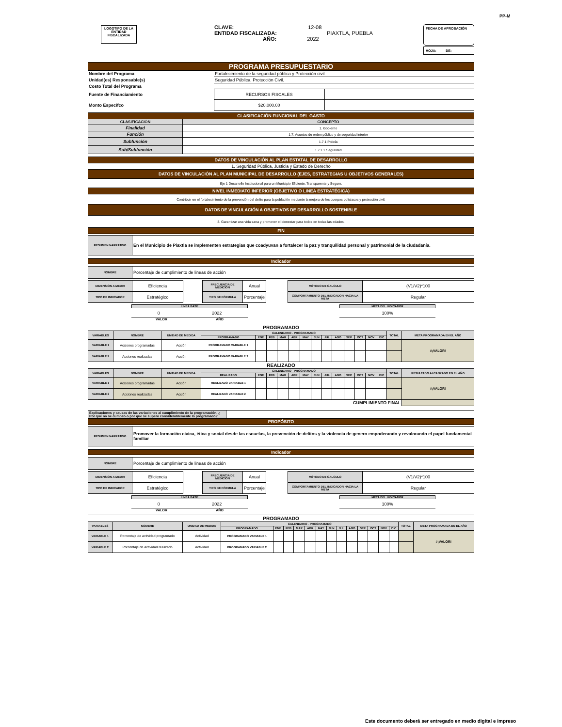PP-M
LOGOTIPO DE LA ENTIDAD FISCALIZADA
CLAVE: 12-08
ENTIDAD FISCALIZADA: PIAXTLA, PUEBLA
AÑO: 2022
FECHA DE APROBACIÓN
HOJA: DE:
PROGRAMA PRESUPUESTARIO
| Nombre del Programa | Fortalecimiento de la seguridad pública y Protección civil | |
| Unidad(es) Responsable(s) | Seguridad Pública, Protección Civil. | |
| Costo Total del Programa | | |
| Fuente de Financiamiento | RECURSOS FISCALES | |
| Monto Específco | $20,000.00 | |
| CLASIFICACIÓN FUNCIONAL DEL GASTO | |
| CLASIFICACIÓN | CONCEPTO |
| Finalidad | 1. Gobierno |
| Función | 1.7. Asuntos de orden público y de seguridad interior |
| Subfunción | 1.7.1 Policía |
| Sub/Subfunción | 1.7.1.1 Seguridad |
| DATOS DE VINCULACIÓN AL PLAN ESTATAL DE DESARROLLO |
| 1. Seguridad Pública, Justicia y Estado de Derecho |
| DATOS DE VINCULACIÓN AL PLAN MUNICIPAL DE DESARROLLO (EJES, ESTRATEGIAS U OBJETIVOS GENERALES) |
| Eje 1 Desarrollo Institucional para un Municipio Eficiente, Transparente y Seguro. |
| NIVEL INMEDIATO INFERIOR (OBJETIVO O LíNEA ESTRATÉGICA) |
| Contribuir en el fortalecimiento de la prevención del delito para la población mediante la mejora de los cuerpos policiacos y protección civil. |
| DATOS DE VINCULACIÓN A OBJETIVOS DE DESARROLLO SOSTENIBLE |
| 3. Garantizar una vida sana y promover el bienestar para todos en todas las edades. |
| FIN |
| RESUMEN NARRATIVO | En el Municipio de Piaxtla se implementen estrategias que coadyuvan a fortalecer la paz y tranquilidad personal y patrimonial de la ciudadanía. |
Indicador
| NOMBRE | Porcentaje de cumplimiento de lineas de acción |
| DIMENSIÓN A MEDIR | Eficiencia | | FRECUENCIA DE MEDICIÓN | Anual | | MÉTODO DE CALCULO | (V1/V2)*100 |
| TIPO DE INDICADOR | Estratégico | | TIPO DE FÓRMULA | Porcentaje | | COMPORTAMIENTO DEL INDICADOR HACIA LA META | Regular |
LINEA BASE
0 2022
VALOR AÑO
META DEL INDICADOR
100%
| PROGRAMADO | | | | | | | | | | | | | | | | | |
| VARIABLES | NOMBRE | UNIDAD DE MEDIDA | CALENDARIO - PROGRAMADO | | | | | | | | | | | | | TOTAL | META PROGRAMADA EN EL AÑO |
| | | | PROGRAMADO | ENE | FEB | MAR | ABR | MAY | JUN | JUL | AGO | SEP | OCT | NOV | DIC | | |
| VARIABLE 1 | Acciones programadas | Acción | PROGRAMADO VARIABLE 1 | | | | | | | | | | | | | | #¡VALOR! |
| VARIABLE 2 | Acciones realizadas | Acción | PROGRAMADO VARIABLE 2 | | | | | | | | | | | | | | |
| REALIZADO | | | | | | | | | | | | | | | | | |
| VARIABLES | NOMBRE | UNIDAD DE MEDIDA | CALENDARIO - PROGRAMADO | | | | | | | | | | | | | TOTAL | RESULTADO ALCANZADO EN EL AÑO |
| | | | REALIZADO | ENE | FEB | MAR | ABR | MAY | JUN | JUL | AGO | SEP | OCT | NOV | DIC | | |
| VARIABLE 1 | Acciones programadas | Acción | REALIZADO VARIABLE 1 | | | | | | | | | | | | | | #¡VALOR! |
| VARIABLE 2 | Acciones realizadas | Acción | REALIZADO VARIABLE 2 | | | | | | | | | | | | | | |
| CUMPLIMIENTO FINAL | | | | | | | | | | | | | | | | | |
| Explicaciones y causas de las variaciones al cumplimiento de la programación, ¿ Por qué no se cumplio o por que se supero considerablemente lo programado? | |
| PROPÓSITO | |
| RESUMEN NARRATIVO | Promover la formación cívica, ética y social desde las escuelas, la prevención de delitos y la violencia de genero empoderando y revalorando el papel fundamental familiar |
Indicador
| NOMBRE | Porcentaje de cumplimiento de lineas de acción |
| DIMENSIÓN A MEDIR | Eficiencia | | FRECUENCIA DE MEDICIÓN | Anual | | MÉTODO DE CALCULO | (V1/V2)*100 |
| TIPO DE INDICADOR | Estratégico | | TIPO DE FÓRMULA | Porcentaje | | COMPORTAMIENTO DEL INDICADOR HACIA LA META | Regular |
LINEA BASE
0 2022
VALOR AÑO
META DEL INDICADOR
100%
| PROGRAMADO | | | | | | | | | | | | | | | | | |
| VARIABLES | NOMBRE | UNIDAD DE MEDIDA | CALENDARIO - PROGRAMADO | | | | | | | | | | | | | TOTAL | META PROGRAMADA EN EL AÑO |
| | | | PROGRAMADO | ENE | FEB | MAR | ABR | MAY | JUN | JUL | AGO | SEP | OCT | NOV | DIC | | |
| VARIABLE 1 | Porcentaje de actividad programado | Actividad | PROGRAMADO VARIABLE 1 | | | | | | | | | | | | | | #¡VALOR! |
| VARIABLE 2 | Porcentaje de actividad realizado | Actividad | PROGRAMADO VARIABLE 2 | | | | | | | | | | | | | | |
Este documento deberá ser entregado en medio digital e impreso